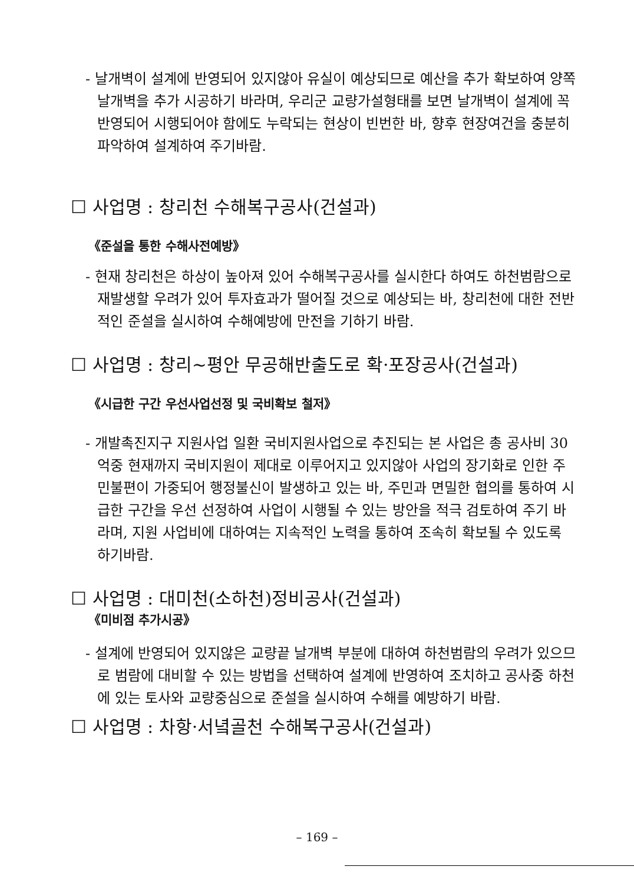- 날개벽이 설계에 반영되어 있지않아 유실이 예상되므로 예산을 추가 확보하여 양쪽 날개벽을 추가 시공하기 바라며, 우리군 교량가설형태를 보면 날개벽이 설계에 꼭 반영되어 시행되어야 함에도 누락되는 현상이 빈번한 바, 향후 현장여건을 충분히 파악하여 설계하여 주기바람.
☐ 사업명 : 창리천 수해복구공사(건설과)
《준설을 통한 수해사전예방》
- 현재 창리천은 하상이 높아져 있어 수해복구공사를 실시한다 하여도 하천범람으로 재발생할 우려가 있어 투자효과가 떨어질 것으로 예상되는 바, 창리천에 대한 전반적인 준설을 실시하여 수해예방에 만전을 기하기 바람.
☐ 사업명 : 창리~평안 무공해반출도로 확·포장공사(건설과)
《시급한 구간 우선사업선정 및 국비확보 철저》
- 개발촉진지구 지원사업 일환 국비지원사업으로 추진되는 본 사업은 총 공사비 30억중 현재까지 국비지원이 제대로 이루어지고 있지않아 사업의 장기화로 인한 주민불편이 가중되어 행정불신이 발생하고 있는 바, 주민과 면밀한 협의를 통하여 시급한 구간을 우선 선정하여 사업이 시행될 수 있는 방안을 적극 검토하여 주기 바라며, 지원 사업비에 대하여는 지속적인 노력을 통하여 조속히 확보될 수 있도록 하기바람.
☐ 사업명 : 대미천(소하천)정비공사(건설과)
《미비점 추가시공》
- 설계에 반영되어 있지않은 교량끝 날개벽 부분에 대하여 하천범람의 우려가 있으므로 범람에 대비할 수 있는 방법을 선택하여 설계에 반영하여 조치하고 공사중 하천에 있는 토사와 교량중심으로 준설을 실시하여 수해를 예방하기 바람.
☐ 사업명 : 차항·서녘골천 수해복구공사(건설과)
– 169 –